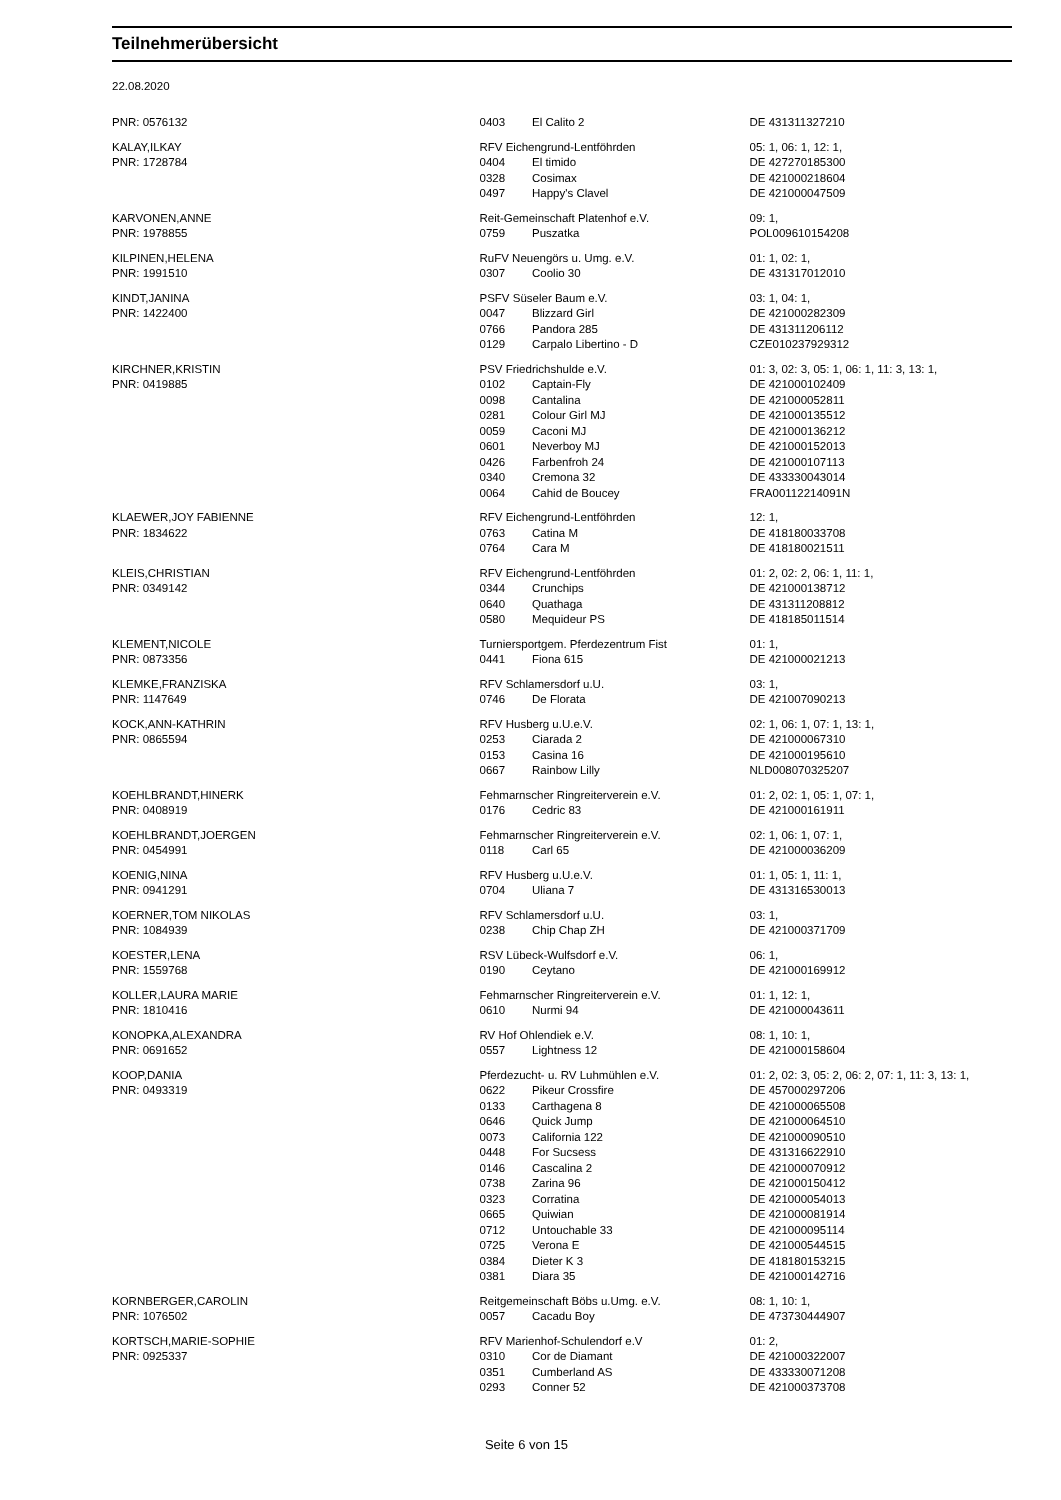Teilnehmerübersicht
22.08.2020
| PNR: 0576132 | 0403 | El Calito 2 | DE 431311327210 |
| KALAY,ILKAY | RFV Eichengrund-Lentföhrden | | 05: 1, 06: 1, 12: 1, |
| PNR: 1728784 | 0404 | El timido | DE 427270185300 |
| | 0328 | Cosimax | DE 421000218604 |
| | 0497 | Happy's Clavel | DE 421000047509 |
| KARVONEN,ANNE | Reit-Gemeinschaft Platenhof e.V. | | 09: 1, |
| PNR: 1978855 | 0759 | Puszatka | POL009610154208 |
| KILPINEN,HELENA | RuFV Neuengörs u. Umg. e.V. | | 01: 1, 02: 1, |
| PNR: 1991510 | 0307 | Coolio 30 | DE 431317012010 |
| KINDT,JANINA | PSFV Süseler Baum e.V. | | 03: 1, 04: 1, |
| PNR: 1422400 | 0047 | Blizzard Girl | DE 421000282309 |
| | 0766 | Pandora 285 | DE 431311206112 |
| | 0129 | Carpalo Libertino - D | CZE010237929312 |
| KIRCHNER,KRISTIN | PSV Friedrichshulde e.V. | | 01: 3, 02: 3, 05: 1, 06: 1, 11: 3, 13: 1, |
| PNR: 0419885 | 0102 | Captain-Fly | DE 421000102409 |
| | 0098 | Cantalina | DE 421000052811 |
| | 0281 | Colour Girl MJ | DE 421000135512 |
| | 0059 | Caconi MJ | DE 421000136212 |
| | 0601 | Neverboy MJ | DE 421000152013 |
| | 0426 | Farbenfroh 24 | DE 421000107113 |
| | 0340 | Cremona 32 | DE 433330043014 |
| | 0064 | Cahid de Boucey | FRA00112214091N |
| KLAEWER,JOY FABIENNE | RFV Eichengrund-Lentföhrden | | 12: 1, |
| PNR: 1834622 | 0763 | Catina M | DE 418180033708 |
| | 0764 | Cara M | DE 418180021511 |
| KLEIS,CHRISTIAN | RFV Eichengrund-Lentföhrden | | 01: 2, 02: 2, 06: 1, 11: 1, |
| PNR: 0349142 | 0344 | Crunchips | DE 421000138712 |
| | 0640 | Quathaga | DE 431311208812 |
| | 0580 | Mequideur PS | DE 418185011514 |
| KLEMENT,NICOLE | Turniersportgem. Pferdezentrum Fist | | 01: 1, |
| PNR: 0873356 | 0441 | Fiona 615 | DE 421000021213 |
| KLEMKE,FRANZISKA | RFV Schlamersdorf u.U. | | 03: 1, |
| PNR: 1147649 | 0746 | De Florata | DE 421007090213 |
| KOCK,ANN-KATHRIN | RFV Husberg u.U.e.V. | | 02: 1, 06: 1, 07: 1, 13: 1, |
| PNR: 0865594 | 0253 | Ciarada 2 | DE 421000067310 |
| | 0153 | Casina 16 | DE 421000195610 |
| | 0667 | Rainbow Lilly | NLD008070325207 |
| KOEHLBRANDT,HINERK | Fehmarnscher Ringreiterverein e.V. | | 01: 2, 02: 1, 05: 1, 07: 1, |
| PNR: 0408919 | 0176 | Cedric 83 | DE 421000161911 |
| KOEHLBRANDT,JOERGEN | Fehmarnscher Ringreiterverein e.V. | | 02: 1, 06: 1, 07: 1, |
| PNR: 0454991 | 0118 | Carl 65 | DE 421000036209 |
| KOENIG,NINA | RFV Husberg u.U.e.V. | | 01: 1, 05: 1, 11: 1, |
| PNR: 0941291 | 0704 | Uliana 7 | DE 431316530013 |
| KOERNER,TOM NIKOLAS | RFV Schlamersdorf u.U. | | 03: 1, |
| PNR: 1084939 | 0238 | Chip Chap ZH | DE 421000371709 |
| KOESTER,LENA | RSV Lübeck-Wulfsdorf e.V. | | 06: 1, |
| PNR: 1559768 | 0190 | Ceytano | DE 421000169912 |
| KOLLER,LAURA MARIE | Fehmarnscher Ringreiterverein e.V. | | 01: 1, 12: 1, |
| PNR: 1810416 | 0610 | Nurmi 94 | DE 421000043611 |
| KONOPKA,ALEXANDRA | RV Hof Ohlendiek e.V. | | 08: 1, 10: 1, |
| PNR: 0691652 | 0557 | Lightness 12 | DE 421000158604 |
| KOOP,DANIA | Pferdezucht- u. RV Luhmühlen e.V. | | 01: 2, 02: 3, 05: 2, 06: 2, 07: 1, 11: 3, 13: 1, |
| PNR: 0493319 | 0622 | Pikeur Crossfire | DE 457000297206 |
| | 0133 | Carthagena 8 | DE 421000065508 |
| | 0646 | Quick Jump | DE 421000064510 |
| | 0073 | California 122 | DE 421000090510 |
| | 0448 | For Sucsess | DE 431316622910 |
| | 0146 | Cascalina 2 | DE 421000070912 |
| | 0738 | Zarina 96 | DE 421000150412 |
| | 0323 | Corratina | DE 421000054013 |
| | 0665 | Quiwian | DE 421000081914 |
| | 0712 | Untouchable 33 | DE 421000095114 |
| | 0725 | Verona E | DE 421000544515 |
| | 0384 | Dieter K 3 | DE 418180153215 |
| | 0381 | Diara 35 | DE 421000142716 |
| KORNBERGER,CAROLIN | Reitgemeinschaft Böbs u.Umg. e.V. | | 08: 1, 10: 1, |
| PNR: 1076502 | 0057 | Cacadu Boy | DE 473730444907 |
| KORTSCH,MARIE-SOPHIE | RFV Marienhof-Schulendorf e.V | | 01: 2, |
| PNR: 0925337 | 0310 | Cor de Diamant | DE 421000322007 |
| | 0351 | Cumberland AS | DE 433330071208 |
| | 0293 | Conner 52 | DE 421000373708 |
Seite 6 von 15